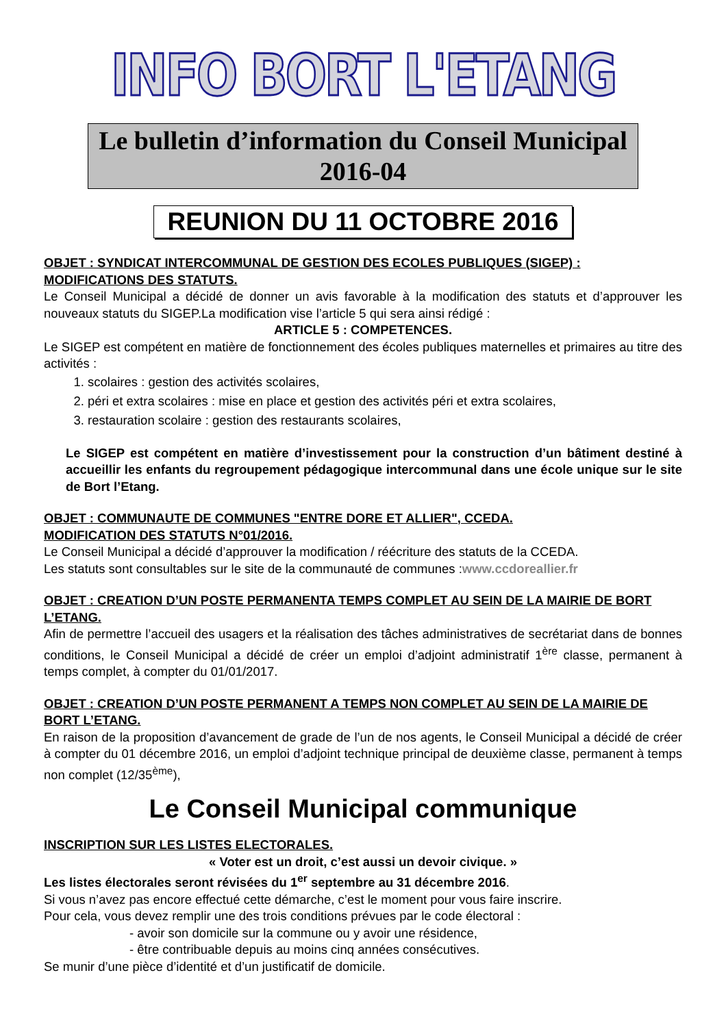INFO BORT L'ETANG
Le bulletin d’information du Conseil Municipal
2016-04
REUNION DU 11 OCTOBRE 2016
OBJET : SYNDICAT INTERCOMMUNAL DE GESTION DES ECOLES PUBLIQUES (SIGEP) : MODIFICATIONS DES STATUTS.
Le Conseil Municipal a décidé de donner un avis favorable à la modification des statuts et d’approuver les nouveaux statuts du SIGEP.La modification vise l’article 5 qui sera ainsi rédigé :
ARTICLE 5 : COMPETENCES.
Le SIGEP est compétent en matière de fonctionnement des écoles publiques maternelles et primaires au titre des activités :
1. scolaires : gestion des activités scolaires,
2. péri et extra scolaires : mise en place et gestion des activités péri et extra scolaires,
3. restauration scolaire : gestion des restaurants scolaires,
Le SIGEP est compétent en matière d’investissement pour la construction d’un bâtiment destiné à accueillir les enfants du regroupement pédagogique intercommunal dans une école unique sur le site de Bort l’Etang.
OBJET : COMMUNAUTE DE COMMUNES "ENTRE DORE ET ALLIER", CCEDA.
MODIFICATION DES STATUTS N°01/2016.
Le Conseil Municipal a décidé d’approuver la modification / réécriture des statuts de la CCEDA.
Les statuts sont consultables sur le site de la communauté de communes :www.ccdoreallier.fr
OBJET : CREATION D’UN POSTE PERMANENTA TEMPS COMPLET AU SEIN DE LA MAIRIE DE BORT L’ETANG.
Afin de permettre l’accueil des usagers et la réalisation des tâches administratives de secrétariat dans de bonnes conditions, le Conseil Municipal a décidé de créer un emploi d’adjoint administratif 1<sup>ère</sup> classe, permanent à temps complet, à compter du 01/01/2017.
OBJET : CREATION D’UN POSTE PERMANENT A TEMPS NON COMPLET AU SEIN DE LA MAIRIE DE BORT L’ETANG.
En raison de la proposition d’avancement de grade de l’un de nos agents, le Conseil Municipal a décidé de créer à compter du 01 décembre 2016, un emploi d’adjoint technique principal de deuxième classe, permanent à temps non complet (12/35<sup>ème</sup>),
Le Conseil Municipal communique
INSCRIPTION SUR LES LISTES ELECTORALES.
« Voter est un droit, c’est aussi un devoir civique. »
Les listes électorales seront révisées du 1<sup>er</sup> septembre au 31 décembre 2016.
Si vous n’avez pas encore effectué cette démarche, c’est le moment pour vous faire inscrire.
Pour cela, vous devez remplir une des trois conditions prévues par le code électoral :
- avoir son domicile sur la commune ou y avoir une résidence,
- être contribuable depuis au moins cinq années consécutives.
Se munir d’une pièce d’identité et d’un justificatif de domicile.